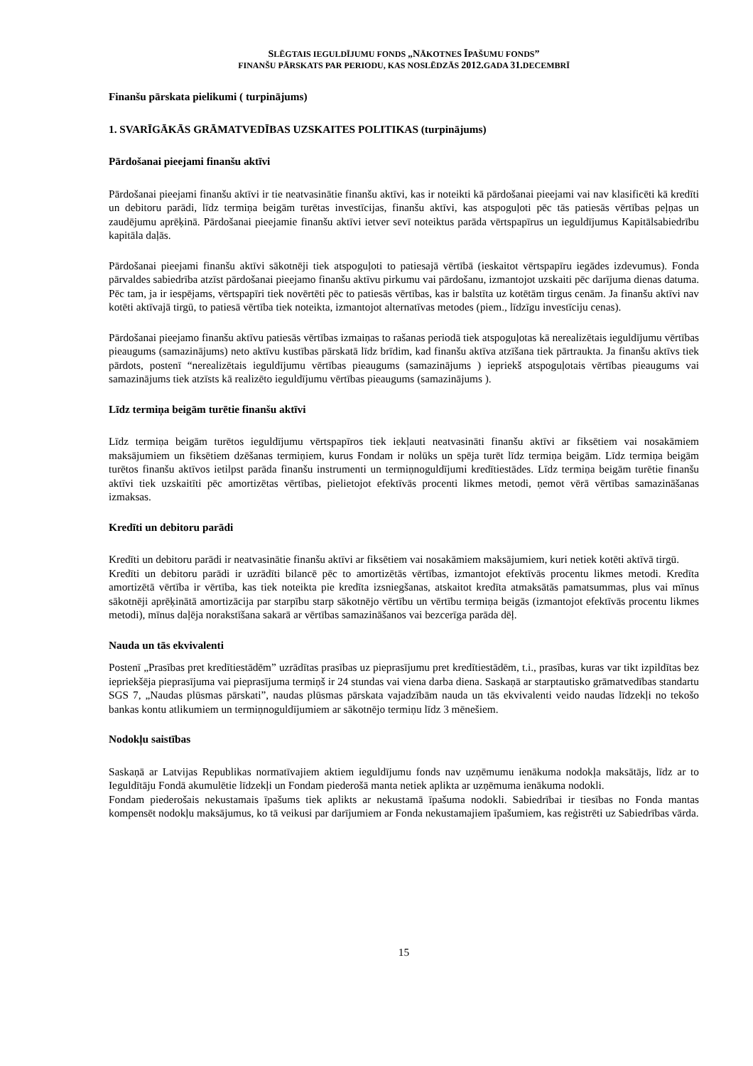SLĒGTAIS IEGULDĪJUMU FONDS „NĀKOTNES ĪPAŠUMU FONDS”
FINANŠU PĀRSKATS PAR PERIODU, KAS NOSLĒDZĀS 2012. GADA 31. DECEMBRĪ
Finanšu pārskata pielikumi ( turpinājums)
1. SVARĪGĀKĀS GRĀMATVEDĪBAS UZSKAITES POLITIKAS (turpinājums)
Pārdošanai pieejami finanšu aktīvi
Pārdošanai pieejami finanšu aktīvi ir tie neatvasinātie finanšu aktīvi, kas ir noteikti kā pārdošanai pieejami vai nav klasificēti kā kredīti un debitoru parādi, līdz termiņa beigām turētas investīcijas, finanšu aktīvi, kas atspoguļoti pēc tās patiesās vērtības peļņas un zaudējumu aprēķinā. Pārdošanai pieejamie finanšu aktīvi ietver sevī noteiktus parāda vērtspapīrus un ieguldījumus Kapitālsabiedrību kapitāla daļās.
Pārdošanai pieejami finanšu aktīvi sākotnēji tiek atspoguļoti to patiesajā vērtībā (ieskaitot vērtspapīru iegādes izdevumus). Fonda pārvaldes sabiedrība atzīst pārdošanai pieejamo finanšu aktīvu pirkumu vai pārdošanu, izmantojot uzskaiti pēc darījuma dienas datuma. Pēc tam, ja ir iespējams, vērtspapīri tiek novērtēti pēc to patiesās vērtības, kas ir balstīta uz kotētām tirgus cenām. Ja finanšu aktīvi nav kotēti aktīvajā tirgū, to patiesā vērtība tiek noteikta, izmantojot alternatīvas metodes (piem., līdzīgu investīciju cenas).
Pārdošanai pieejamo finanšu aktīvu patiesās vērtības izmaiņas to rašanas periodā tiek atspoguļotas kā nerealizētais ieguldījumu vērtības pieaugums (samazinājums) neto aktīvu kustības pārskatā līdz brīdim, kad finanšu aktīva atzīšana tiek pārtraukta. Ja finanšu aktīvs tiek pārdots, postenī “nerealizētais ieguldījumu vērtības pieaugums (samazinājums ) iepriekš atspoguļotais vērtības pieaugums vai samazinājums tiek atzīsts kā realizēto ieguldījumu vērtības pieaugums (samazinājums ).
Līdz termiņa beigām turētie finanšu aktīvi
Līdz termiņa beigām turētos ieguldījumu vērtspapīros tiek iekļauti neatvasināti finanšu aktīvi ar fiksētiem vai nosakāmiem maksājumiem un fiksētiem dzēšanas termiņiem, kurus Fondam ir nolūks un spēja turēt līdz termiņa beigām. Līdz termiņa beigām turētos finanšu aktīvos ietilpst parāda finanšu instrumenti un termiņnoguldījumi kredītiestādes. Līdz termiņa beigām turētie finanšu aktīvi tiek uzskaitīti pēc amortizētas vērtības, pielietojot efektīvās procenti likmes metodi, ņemot vērā vērtības samazināšanas izmaksas.
Kredīti un debitoru parādi
Kredīti un debitoru parādi ir neatvasinātie finanšu aktīvi ar fiksētiem vai nosakāmiem maksājumiem, kuri netiek kotēti aktīvā tirgū.
Kredīti un debitoru parādi ir uzrādīti bilancē pēc to amortizētās vērtības, izmantojot efektīvās procentu likmes metodi. Kredīta amortizētā vērtība ir vērtība, kas tiek noteikta pie kredīta izsniegšanas, atskaitot kredīta atmaksātās pamatsummas, plus vai mīnus sākotnēji aprēķinātā amortizācija par starpību starp sākotnējo vērtību un vērtību termiņa beigās (izmantojot efektīvās procentu likmes metodi), mīnus daļēja norakstīšana sakarā ar vērtības samazināšanos vai bezcerīga parāda dēļ.
Nauda un tās ekvivalenti
Postenī „Prasības pret kredītiestādēm” uzrādītas prasības uz pieprasījumu pret kredītiestādēm, t.i., prasības, kuras var tikt izpildītas bez iepriekšēja pieprasījuma vai pieprasījuma termiņš ir 24 stundas vai viena darba diena. Saskaņā ar starptautisko grāmatvedības standartu SGS 7, „Naudas plūsmas pārskati”, naudas plūsmas pārskata vajadzībām nauda un tās ekvivalenti veido naudas līdzekļi no tekošo bankas kontu atlikumiem un termiņnoguldījumiem ar sākotnējo termiņu līdz 3 mēnešiem.
Nodokļu saistības
Saskaņā ar Latvijas Republikas normatīvajiem aktiem ieguldījumu fonds nav uzņēmumu ienākuma nodokļa maksātājs, līdz ar to Ieguldītāju Fondā akumulētie līdzekļi un Fondam piederošā manta netiek aplikta ar uzņēmuma ienākuma nodokli.
Fondam piederošais nekustamais īpašums tiek aplikts ar nekustamā īpašuma nodokli. Sabiedrībai ir tiesības no Fonda mantas kompensēt nodokļu maksājumus, ko tā veikusi par darījumiem ar Fonda nekustamajiem īpašumiem, kas reģistrēti uz Sabiedrības vārda.
15